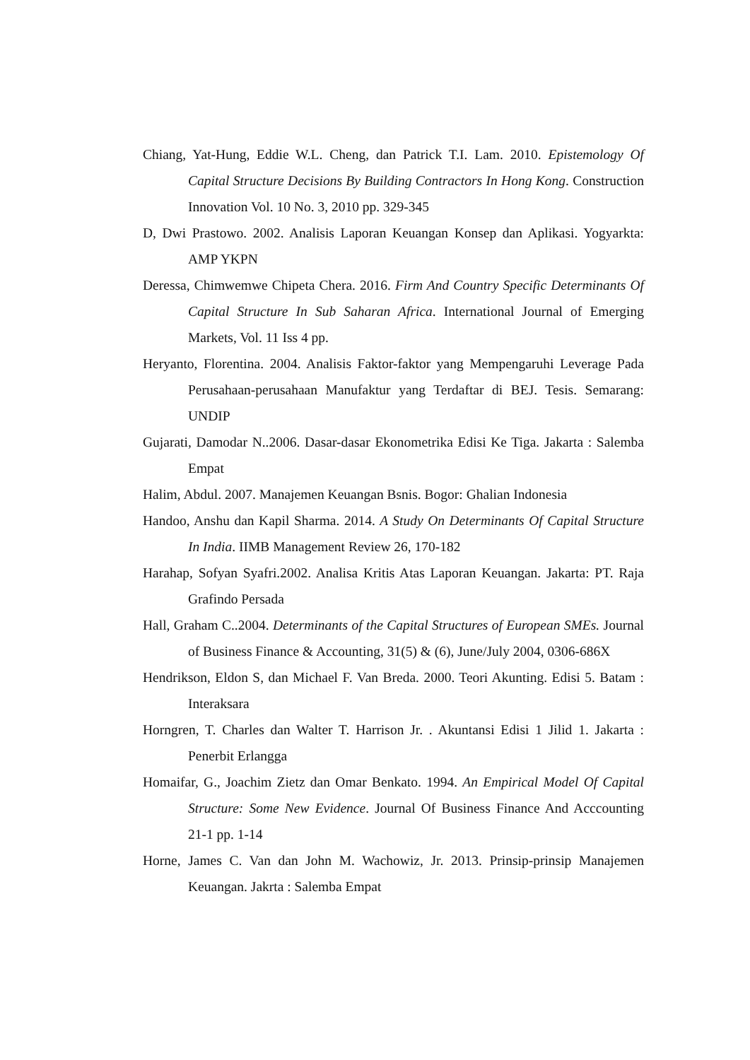Chiang, Yat-Hung, Eddie W.L. Cheng, dan Patrick T.I. Lam. 2010. Epistemology Of Capital Structure Decisions By Building Contractors In Hong Kong. Construction Innovation Vol. 10 No. 3, 2010 pp. 329-345
D, Dwi Prastowo. 2002. Analisis Laporan Keuangan Konsep dan Aplikasi. Yogyarkta: AMP YKPN
Deressa, Chimwemwe Chipeta Chera. 2016. Firm And Country Specific Determinants Of Capital Structure In Sub Saharan Africa. International Journal of Emerging Markets, Vol. 11 Iss 4 pp.
Heryanto, Florentina. 2004. Analisis Faktor-faktor yang Mempengaruhi Leverage Pada Perusahaan-perusahaan Manufaktur yang Terdaftar di BEJ. Tesis. Semarang: UNDIP
Gujarati, Damodar N..2006. Dasar-dasar Ekonometrika Edisi Ke Tiga. Jakarta : Salemba Empat
Halim, Abdul. 2007. Manajemen Keuangan Bsnis. Bogor: Ghalian Indonesia
Handoo, Anshu dan Kapil Sharma. 2014. A Study On Determinants Of Capital Structure In India. IIMB Management Review 26, 170-182
Harahap, Sofyan Syafri.2002. Analisa Kritis Atas Laporan Keuangan. Jakarta: PT. Raja Grafindo Persada
Hall, Graham C..2004. Determinants of the Capital Structures of European SMEs. Journal of Business Finance & Accounting, 31(5) & (6), June/July 2004, 0306-686X
Hendrikson, Eldon S, dan Michael F. Van Breda. 2000. Teori Akunting. Edisi 5. Batam : Interaksara
Horngren, T. Charles dan Walter T. Harrison Jr. . Akuntansi Edisi 1 Jilid 1. Jakarta : Penerbit Erlangga
Homaifar, G., Joachim Zietz dan Omar Benkato. 1994. An Empirical Model Of Capital Structure: Some New Evidence. Journal Of Business Finance And Acccounting 21-1 pp. 1-14
Horne, James C. Van dan John M. Wachowiz, Jr. 2013. Prinsip-prinsip Manajemen Keuangan. Jakrta : Salemba Empat